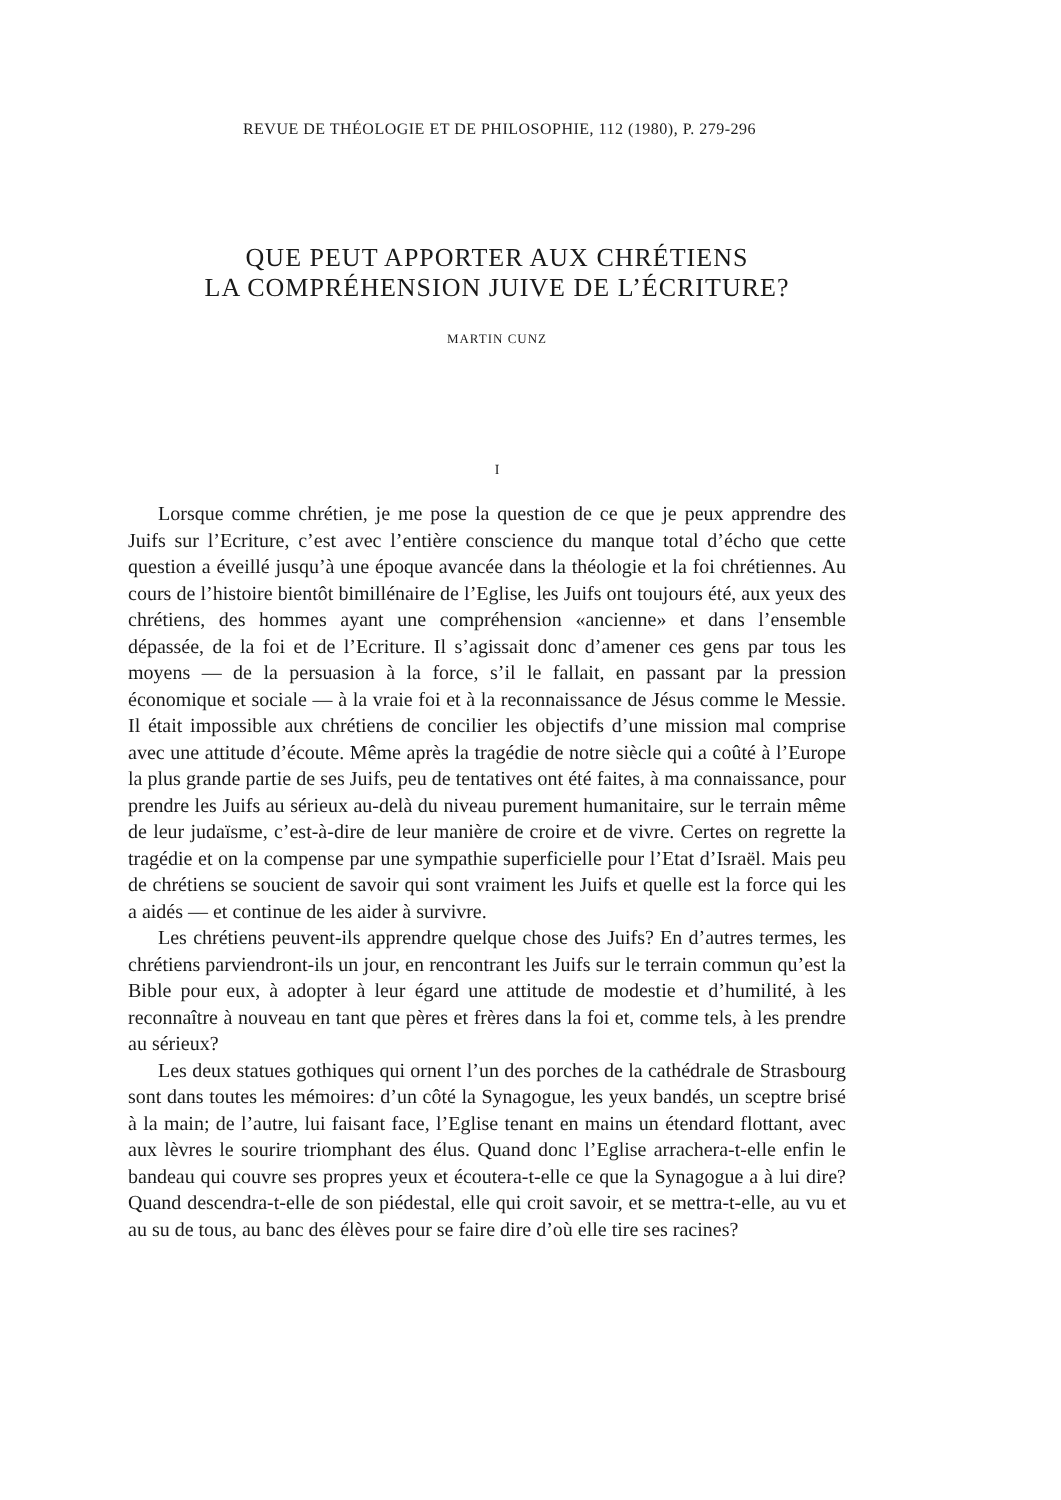REVUE DE THÉOLOGIE ET DE PHILOSOPHIE, 112 (1980), P. 279-296
QUE PEUT APPORTER AUX CHRÉTIENS
LA COMPRÉHENSION JUIVE DE L’ÉCRITURE?
MARTIN CUNZ
I
Lorsque comme chrétien, je me pose la question de ce que je peux apprendre des Juifs sur l’Ecriture, c’est avec l’entière conscience du manque total d’écho que cette question a éveillé jusqu’à une époque avancée dans la théologie et la foi chrétiennes. Au cours de l’histoire bientôt bimillénaire de l’Eglise, les Juifs ont toujours été, aux yeux des chrétiens, des hommes ayant une compréhension «ancienne» et dans l’ensemble dépassée, de la foi et de l’Ecriture. Il s’agissait donc d’amener ces gens par tous les moyens — de la persuasion à la force, s’il le fallait, en passant par la pression économique et sociale — à la vraie foi et à la reconnaissance de Jésus comme le Messie. Il était impossible aux chrétiens de concilier les objectifs d’une mission mal comprise avec une attitude d’écoute. Même après la tragédie de notre siècle qui a coûté à l’Europe la plus grande partie de ses Juifs, peu de tentatives ont été faites, à ma connaissance, pour prendre les Juifs au sérieux au-delà du niveau purement humanitaire, sur le terrain même de leur judaïsme, c’est-à-dire de leur manière de croire et de vivre. Certes on regrette la tragédie et on la compense par une sympathie superficielle pour l’Etat d’Israël. Mais peu de chrétiens se soucient de savoir qui sont vraiment les Juifs et quelle est la force qui les a aidés — et continue de les aider à survivre.
Les chrétiens peuvent-ils apprendre quelque chose des Juifs? En d’autres termes, les chrétiens parviendront-ils un jour, en rencontrant les Juifs sur le terrain commun qu’est la Bible pour eux, à adopter à leur égard une attitude de modestie et d’humilité, à les reconnaître à nouveau en tant que pères et frères dans la foi et, comme tels, à les prendre au sérieux?
Les deux statues gothiques qui ornent l’un des porches de la cathédrale de Strasbourg sont dans toutes les mémoires: d’un côté la Synagogue, les yeux bandés, un sceptre brisé à la main; de l’autre, lui faisant face, l’Eglise tenant en mains un étendard flottant, avec aux lèvres le sourire triomphant des élus. Quand donc l’Eglise arrachera-t-elle enfin le bandeau qui couvre ses propres yeux et écoutera-t-elle ce que la Synagogue a à lui dire? Quand descendra-t-elle de son piédestal, elle qui croit savoir, et se mettra-t-elle, au vu et au su de tous, au banc des élèves pour se faire dire d’où elle tire ses racines?